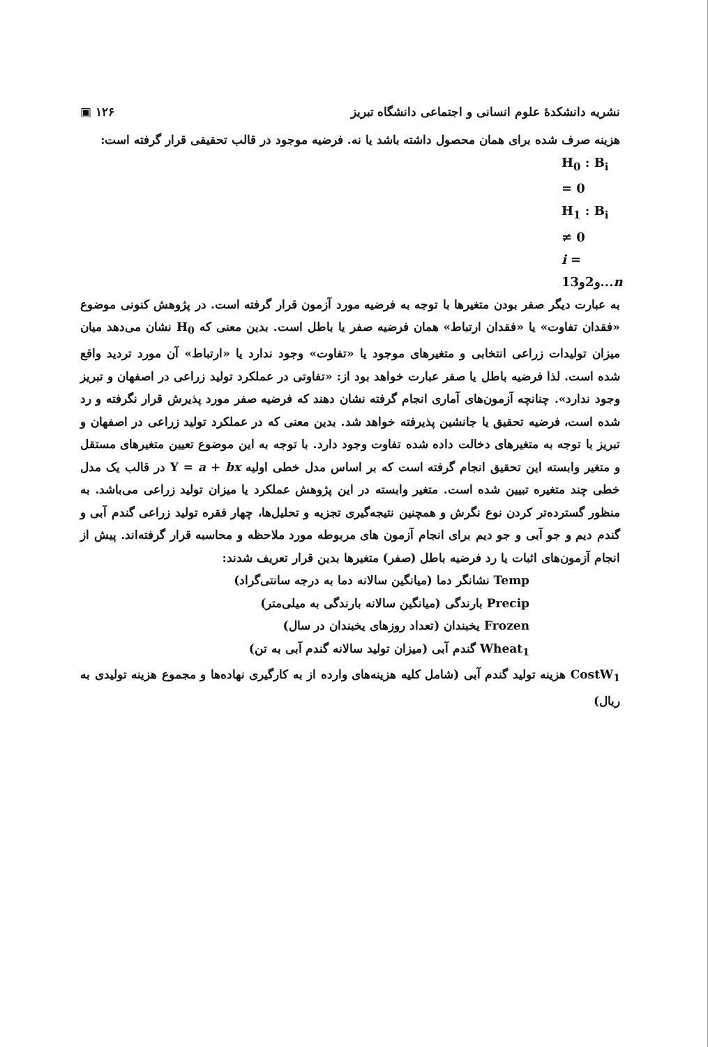نشریه دانشکدهٔ علوم انسانی و اجتماعی دانشگاه تبریز ۱۲۶ ▣
هزینه صرف شده برای همان محصول داشته باشد یا نه. فرضیه موجود در قالب تحقیقی قرار گرفته است:
H<sub>0</sub> : B<sub>i</sub> = 0
H<sub>1</sub> : B<sub>i</sub> ≠ 0
i = 1و2و3...n
به عبارت دیگر صفر بودن متغیرها با توجه به فرضیه مورد آزمون قرار گرفته است. در پژوهش کنونی موضوع «فقدان تفاوت» یا «فقدان ارتباط» همان فرضیه صفر یا باطل است. بدین معنی که H<sub>0</sub> نشان می‌دهد میان میزان تولیدات زراعی انتخابی و متغیرهای موجود یا «تفاوت» وجود ندارد یا «ارتباط» آن مورد تردید واقع شده است. لذا فرضیه باطل یا صفر عبارت خواهد بود از: «تفاوتی در عملکرد تولید زراعی در اصفهان و تبریز وجود ندارد». چنانچه آزمون‌های آماری انجام گرفته نشان دهند که فرضیه صفر مورد پذیرش قرار نگرفته و رد شده است، فرضیه تحقیق یا جانشین پذیرفته خواهد شد. بدین معنی که در عملکرد تولید زراعی در اصفهان و تبریز با توجه به متغیرهای دخالت داده شده تفاوت وجود دارد. با توجه به این موضوع تعیین متغیرهای مستقل و متغیر وابسته این تحقیق انجام گرفته است که بر اساس مدل خطی اولیه Y = a + bx در قالب یک مدل خطی چند متغیره تبیین شده است. متغیر وابسته در این پژوهش عملکرد یا میزان تولید زراعی می‌باشد. به منظور گسترده‌تر کردن نوع نگرش و همچنین نتیجه‌گیری تجزیه و تحلیل‌ها، چهار فقره تولید زراعی گندم آبی و گندم دیم و جو آبی و جو دیم برای انجام آزمون های مربوطه مورد ملاحظه و محاسبه قرار گرفته‌اند. پیش از انجام آزمون‌های اثبات یا رد فرضیه باطل (صفر) متغیرها بدین قرار تعریف شدند:
Temp نشانگر دما (میانگین سالانه دما به درجه سانتی‌گراد)
Precip بارندگی (میانگین سالانه بارندگی به میلی‌متر)
Frozen یخبندان (تعداد روزهای یخبندان در سال)
Wheat<sub>1</sub> گندم آبی (میزان تولید سالانه گندم آبی به تن)
CostW<sub>1</sub> هزینه تولید گندم آبی (شامل کلیه هزینه‌های وارده از به کارگیری نهاده‌ها و مجموع هزینه تولیدی به ریال)